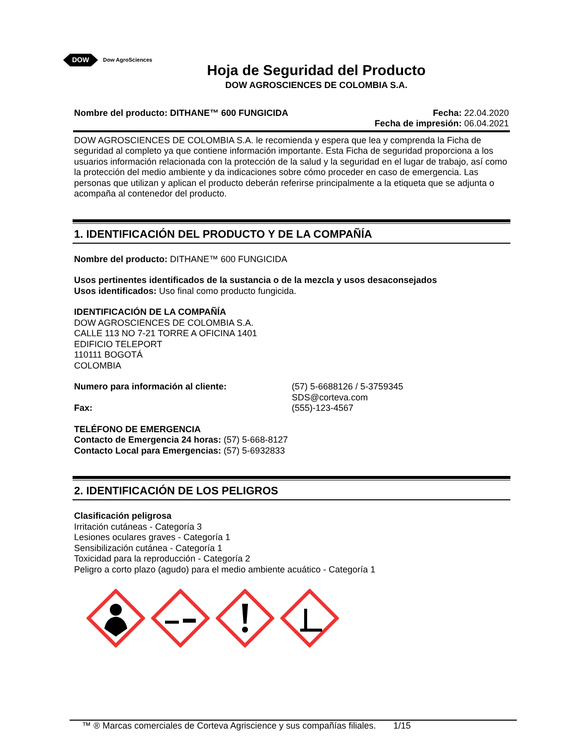DOW Dow AgroSciences
Hoja de Seguridad del Producto
DOW AGROSCIENCES DE COLOMBIA S.A.
Nombre del producto: DITHANE™ 600 FUNGICIDA Fecha: 22.04.2020
Fecha de impresión: 06.04.2021
DOW AGROSCIENCES DE COLOMBIA S.A. le recomienda y espera que lea y comprenda la Ficha de seguridad al completo ya que contiene información importante. Esta Ficha de seguridad proporciona a los usuarios información relacionada con la protección de la salud y la seguridad en el lugar de trabajo, así como la protección del medio ambiente y da indicaciones sobre cómo proceder en caso de emergencia. Las personas que utilizan y aplican el producto deberán referirse principalmente a la etiqueta que se adjunta o acompaña al contenedor del producto.
1. IDENTIFICACIÓN DEL PRODUCTO Y DE LA COMPAÑÍA
Nombre del producto: DITHANE™ 600 FUNGICIDA
Usos pertinentes identificados de la sustancia o de la mezcla y usos desaconsejados
Usos identificados: Uso final como producto fungicida.
IDENTIFICACIÓN DE LA COMPAÑÍA
DOW AGROSCIENCES DE COLOMBIA S.A.
CALLE 113 NO 7-21 TORRE A OFICINA 1401
EDIFICIO TELEPORT
110111 BOGOTÁ
COLOMBIA
Numero para información al cliente: (57) 5-6688126 / 5-3759345
SDS@corteva.com
Fax: (555)-123-4567
TELÉFONO DE EMERGENCIA
Contacto de Emergencia 24 horas: (57) 5-668-8127
Contacto Local para Emergencias: (57) 5-6932833
2. IDENTIFICACIÓN DE LOS PELIGROS
Clasificación peligrosa
Irritación cutáneas - Categoría 3
Lesiones oculares graves - Categoría 1
Sensibilización cutánea - Categoría 1
Toxicidad para la reproducción - Categoría 2
Peligro a corto plazo (agudo) para el medio ambiente acuático - Categoría 1
™ ® Marcas comerciales de Corteva Agriscience y sus compañías filiales. 1/15